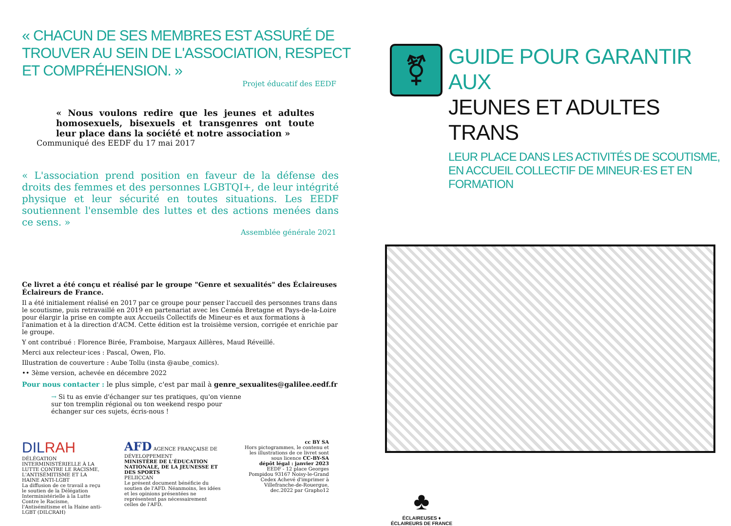« CHACUN DE SES MEMBRES EST ASSURÉ DE TROUVER AU SEIN DE L'ASSOCIATION, RESPECT ET COMPRÉHENSION. »
Projet éducatif des EEDF
« Nous voulons redire que les jeunes et adultes homosexuels, bisexuels et transgenres ont toute leur place dans la société et notre association »
Communiqué des EEDF du 17 mai 2017
« L'association prend position en faveur de la défense des droits des femmes et des personnes LGBTQI+, de leur intégrité physique et leur sécurité en toutes situations. Les EEDF soutiennent l'ensemble des luttes et des actions menées dans ce sens. »
Assemblée générale 2021
Ce livret a été conçu et réalisé par le groupe "Genre et sexualités" des Éclaireuses Éclaireurs de France.
Il a été initialement réalisé en 2017 par ce groupe pour penser l'accueil des personnes trans dans le scoutisme, puis retravaillé en 2019 en partenariat avec les Ceméa Bretagne et Pays-de-la-Loire pour élargir la prise en compte aux Accueils Collectifs de Mineur·es et aux formations à l'animation et à la direction d'ACM. Cette édition est la troisième version, corrigée et enrichie par le groupe.
Y ont contribué : Florence Birée, Framboise, Margaux Aillères, Maud Réveillé.
Merci aux relecteur·ices : Pascal, Owen, Flo.
Illustration de couverture : Aube Tollu (insta @aube_comics).
•• 3ème version, achevée en décembre 2022
Pour nous contacter : le plus simple, c'est par mail à genre_sexualites@galilee.eedf.fr
→ Si tu as envie d'échanger sur tes pratiques, qu'on vienne sur ton tremplin régional ou ton weekend respo pour échanger sur ces sujets, écris-nous !
DILRAH
DÉLÉGATION INTERMINISTÉRIELLE À LA LUTTE CONTRE LE RACISME, L'ANTISÉMITISME ET LA HAINE ANTI-LGBT
La diffusion de ce travail a reçu le soutien de la Délégation Interministérielle à la Lutte Contre le Racisme, l'Antisémitisme et la Haine anti-LGBT (DILCRAH)
AFD AGENCE FRANÇAISE DE DÉVELOPPEMENT
MINISTÈRE DE L'ÉDUCATION NATIONALE, DE LA JEUNESSE ET DES SPORTS
PELIICCAN
Le présent document bénéficie du soutien de l'AFD. Néanmoins, les idées et les opinions présentées ne représentent pas nécessairement celles de l'AFD.
cc BY SA
Hors pictogrammes, le contenu et les illustrations de ce livret sont sous licence CC-BY-SA
dépôt légal : janvier 2023
EEDF - 12 place Georges Pompidou 93167 Noisy-le-Grand Cedex Achevé d'imprimer à Villefranche-de-Rouergue, dec.2022 par Grapho12
⚧
GUIDE POUR GARANTIR AUX
JEUNES ET ADULTES TRANS
LEUR PLACE DANS LES ACTIVITÉS DE SCOUTISME, EN ACCUEIL COLLECTIF DE MINEUR·ES ET EN FORMATION
♣
ÉCLAIREUSES ♦ ÉCLAIREURS DE FRANCE